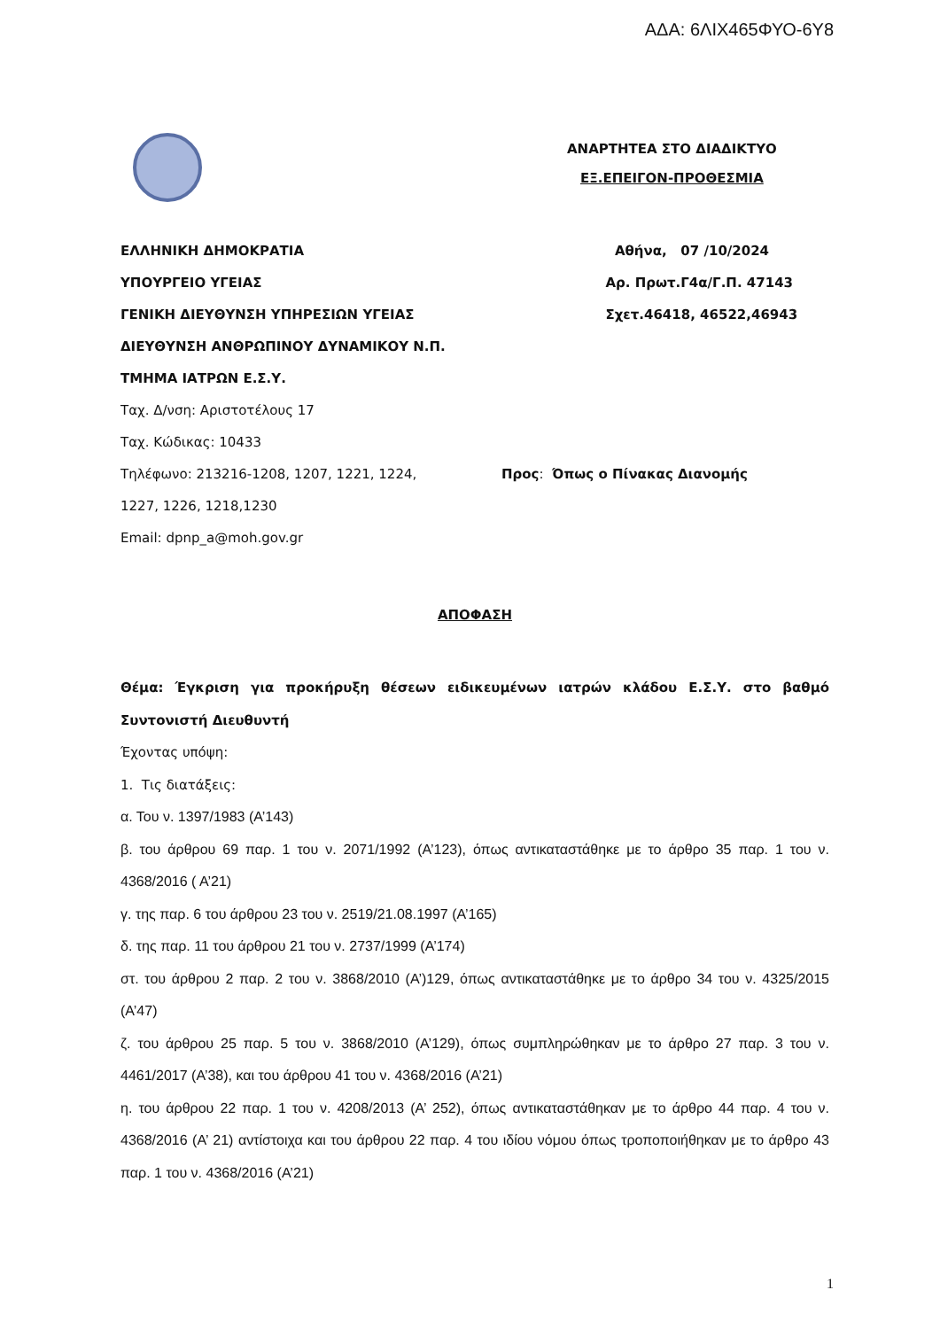ΑΔΑ: 6ΛΙΧ465ΦΥΟ-6Υ8
ΑΝΑΡΤΗΤΕΑ ΣΤΟ ΔΙΑΔΙΚΤΥΟ
ΕΞ.ΕΠΕΙΓΟΝ-ΠΡΟΘΕΣΜΙΑ
ΕΛΛΗΝΙΚΗ ΔΗΜΟΚΡΑΤΙΑ Αθήνα, 07 /10/2024
ΥΠΟΥΡΓΕΙΟ ΥΓΕΙΑΣ Αρ. Πρωτ.Γ4α/Γ.Π. 47143
ΓΕΝΙΚΗ ΔΙΕΥΘΥΝΣΗ ΥΠΗΡΕΣΙΩΝ ΥΓΕΙΑΣ Σχετ.46418, 46522,46943
ΔΙΕΥΘΥΝΣΗ ΑΝΘΡΩΠΙΝΟΥ ΔΥΝΑΜΙΚΟΥ Ν.Π.
ΤΜΗΜΑ ΙΑΤΡΩΝ Ε.Σ.Υ.
Ταχ. Δ/νση: Αριστοτέλους 17
Ταχ. Κώδικας: 10433
Τηλέφωνο: 213216-1208, 1207, 1221, 1224, Προς: Όπως ο Πίνακας Διανομής
1227, 1226, 1218,1230
Email: dpnp_a@moh.gov.gr
ΑΠΟΦΑΣΗ
Θέμα: Έγκριση για προκήρυξη θέσεων ειδικευμένων ιατρών κλάδου Ε.Σ.Υ. στο βαθμό Συντονιστή Διευθυντή
Έχοντας υπόψη:
1. Τις διατάξεις:
α. Του ν. 1397/1983 (Α’143)
β. του άρθρου 69 παρ. 1 του ν. 2071/1992 (Α’123), όπως αντικαταστάθηκε με το άρθρο 35 παρ. 1 του ν. 4368/2016 ( Α’21)
γ. της παρ. 6 του άρθρου 23 του ν. 2519/21.08.1997 (Α’165)
δ. της παρ. 11 του άρθρου 21 του ν. 2737/1999 (Α’174)
στ. του άρθρου 2 παρ. 2 του ν. 3868/2010 (Α’)129, όπως αντικαταστάθηκε με το άρθρο 34 του ν. 4325/2015 (Α’47)
ζ. του άρθρου 25 παρ. 5 του ν. 3868/2010 (Α’129), όπως συμπληρώθηκαν με το άρθρο 27 παρ. 3 του ν. 4461/2017 (Α’38), και του άρθρου 41 του ν. 4368/2016 (Α’21)
η. του άρθρου 22 παρ. 1 του ν. 4208/2013 (Α’ 252), όπως αντικαταστάθηκαν με το άρθρο 44 παρ. 4 του ν. 4368/2016 (Α’ 21) αντίστοιχα και του άρθρου 22 παρ. 4 του ιδίου νόμου όπως τροποποιήθηκαν με το άρθρο 43 παρ. 1 του ν. 4368/2016 (Α’21)
1